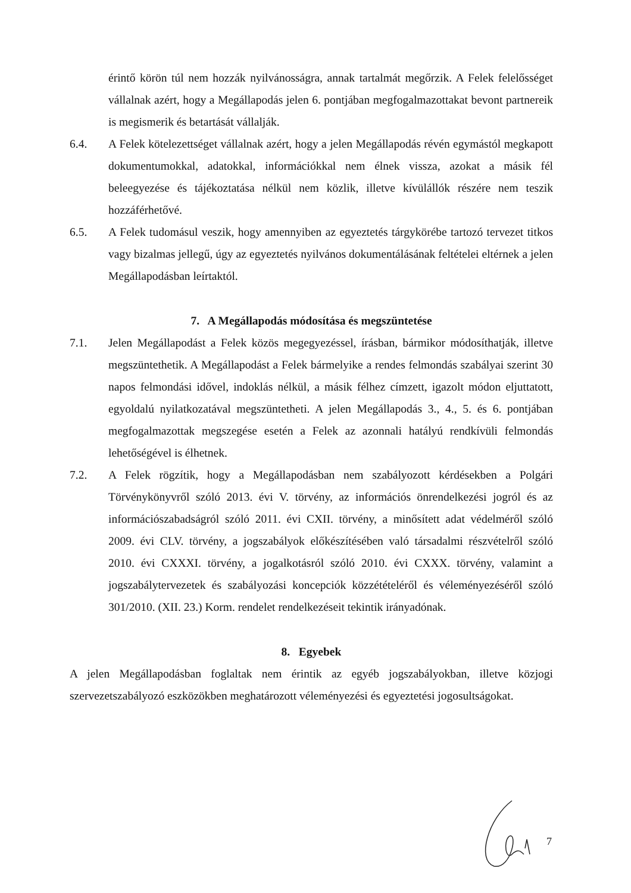érintő körön túl nem hozzák nyilvánosságra, annak tartalmát megőrzik. A Felek felelősséget vállalnak azért, hogy a Megállapodás jelen 6. pontjában megfogalmazottakat bevont partnereik is megismerik és betartását vállalják.
6.4. A Felek kötelezettséget vállalnak azért, hogy a jelen Megállapodás révén egymástól megkapott dokumentumokkal, adatokkal, információkkal nem élnek vissza, azokat a másik fél beleegyezése és tájékoztatása nélkül nem közlik, illetve kívülállók részére nem teszik hozzáférhetővé.
6.5. A Felek tudomásul veszik, hogy amennyiben az egyeztetés tárgykörébe tartozó tervezet titkos vagy bizalmas jellegű, úgy az egyeztetés nyilvános dokumentálásának feltételei eltérnek a jelen Megállapodásban leírtaktól.
7. A Megállapodás módosítása és megszüntetése
7.1. Jelen Megállapodást a Felek közös megegyezéssel, írásban, bármikor módosíthatják, illetve megszüntethetik. A Megállapodást a Felek bármelyike a rendes felmondás szabályai szerint 30 napos felmondási idővel, indoklás nélkül, a másik félhez címzett, igazolt módon eljuttatott, egyoldalú nyilatkozatával megszüntetheti. A jelen Megállapodás 3., 4., 5. és 6. pontjában megfogalmazottak megszegése esetén a Felek az azonnali hatályú rendkívüli felmondás lehetőségével is élhetnek.
7.2. A Felek rögzítik, hogy a Megállapodásban nem szabályozott kérdésekben a Polgári Törvénykönyvről szóló 2013. évi V. törvény, az információs önrendelkezési jogról és az információszabadságról szóló 2011. évi CXII. törvény, a minősített adat védelméről szóló 2009. évi CLV. törvény, a jogszabályok előkészítésében való társadalmi részvételről szóló 2010. évi CXXXI. törvény, a jogalkotásról szóló 2010. évi CXXX. törvény, valamint a jogszabálytervezetek és szabályozási koncepciók közzétételéről és véleményezéséről szóló 301/2010. (XII. 23.) Korm. rendelet rendelkezéseit tekintik irányadónak.
8. Egyebek
A jelen Megállapodásban foglaltak nem érintik az egyéb jogszabályokban, illetve közjogi szervezetszabályozó eszközökben meghatározott véleményezési és egyeztetési jogosultságokat.
7